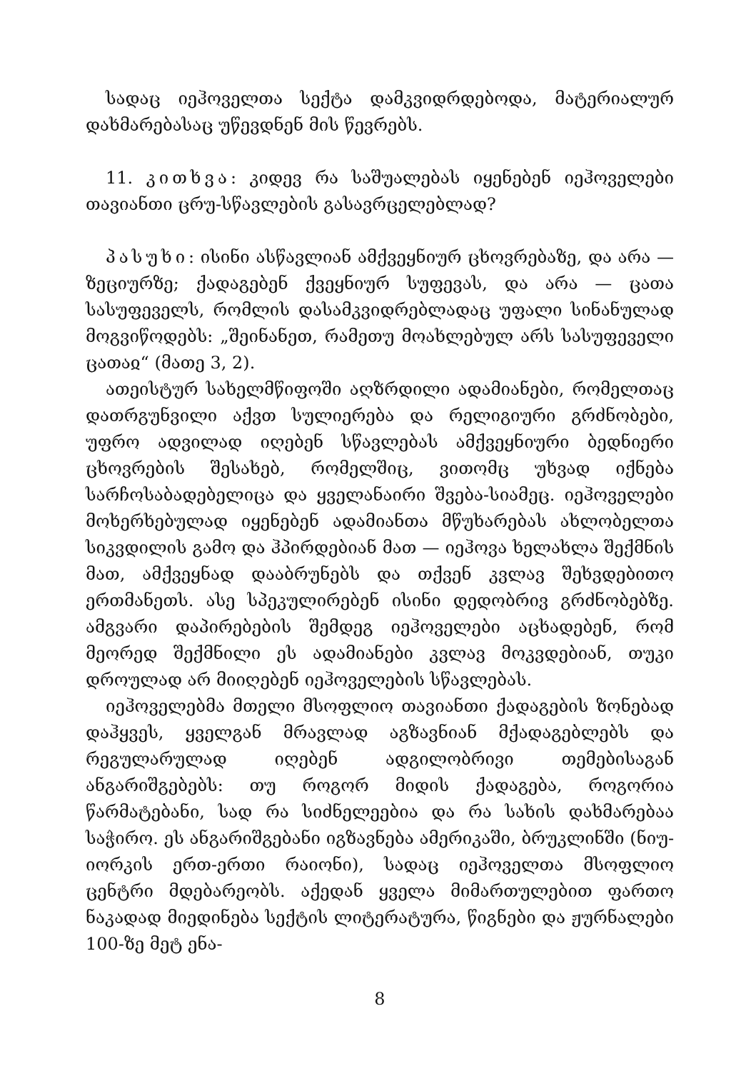სადაც იეჰოველთა სექტა დამკვიდრდებოდა, მატერიალურ დახმარებასაც უწევდნენ მის წევრებს.
11. კითხვა: კიდევ რა საშუალებას იყენებენ იეჰოველები თავიანთი ცრუ-სწავლების გასავრცელებლად?
პასუხი: ისინი ასწავლიან ამქვეყნიურ ცხოვრებაზე, და არა — ზეციურზე; ქადაგებენ ქვეყნიურ სუფევას, და არა — ცათა სასუფეველს, რომლის დასამკვიდრებლადაც უფალი სინანულად მოგვიწოდებს: „შეინანეთ, რამეთუ მოახლებულ არს სასუფეველი ცათაჲ“ (მათე 3, 2).
ათეისტურ სახელმწიფოში აღზრდილი ადამიანები, რომელთაც დათრგუნვილი აქვთ სულიერება და რელიგიური გრძნობები, უფრო ადვილად იღებენ სწავლებას ამქვეყნიური ბედნიერი ცხოვრების შესახებ, რომელშიც, ვითომც უხვად იქნება სარჩოსაბადებელიცა და ყველანაირი შვება-სიამეც. იეჰოველები მოხერხებულად იყენებენ ადამიანთა მწუხარებას ახლობელთა სიკვდილის გამო და ჰპირდებიან მათ — იეჰოვა ხელახლა შექმნის მათ, ამქვეყნად დააბრუნებს და თქვენ კვლავ შეხვდებითო ერთმანეთს. ასე სპეკულირებენ ისინი დედობრივ გრძნობებზე. ამგვარი დაპირებების შემდეგ იეჰოველები აცხადებენ, რომ მეორედ შექმნილი ეს ადამიანები კვლავ მოკვდებიან, თუკი დროულად არ მიიღებენ იეჰოველების სწავლებას.
იეჰოველებმა მთელი მსოფლიო თავიანთი ქადაგების ზონებად დაჰყვეს, ყველგან მრავლად აგზავნიან მქადაგებლებს და რეგულარულად იღებენ ადგილობრივი თემებისაგან ანგარიშგებებს: თუ როგორ მიდის ქადაგება, როგორია წარმატებანი, სად რა სიძნელეებია და რა სახის დახმარებაა საჭირო. ეს ანგარიშგებანი იგზავნება ამერიკაში, ბრუკლინში (ნიუ-იორკის ერთ-ერთი რაიონი), სადაც იეჰოველთა მსოფლიო ცენტრი მდებარეობს. აქედან ყველა მიმართულებით ფართო ნაკადად მიედინება სექტის ლიტერატურა, წიგნები და ჟურნალები 100-ზე მეტ ენა-
8